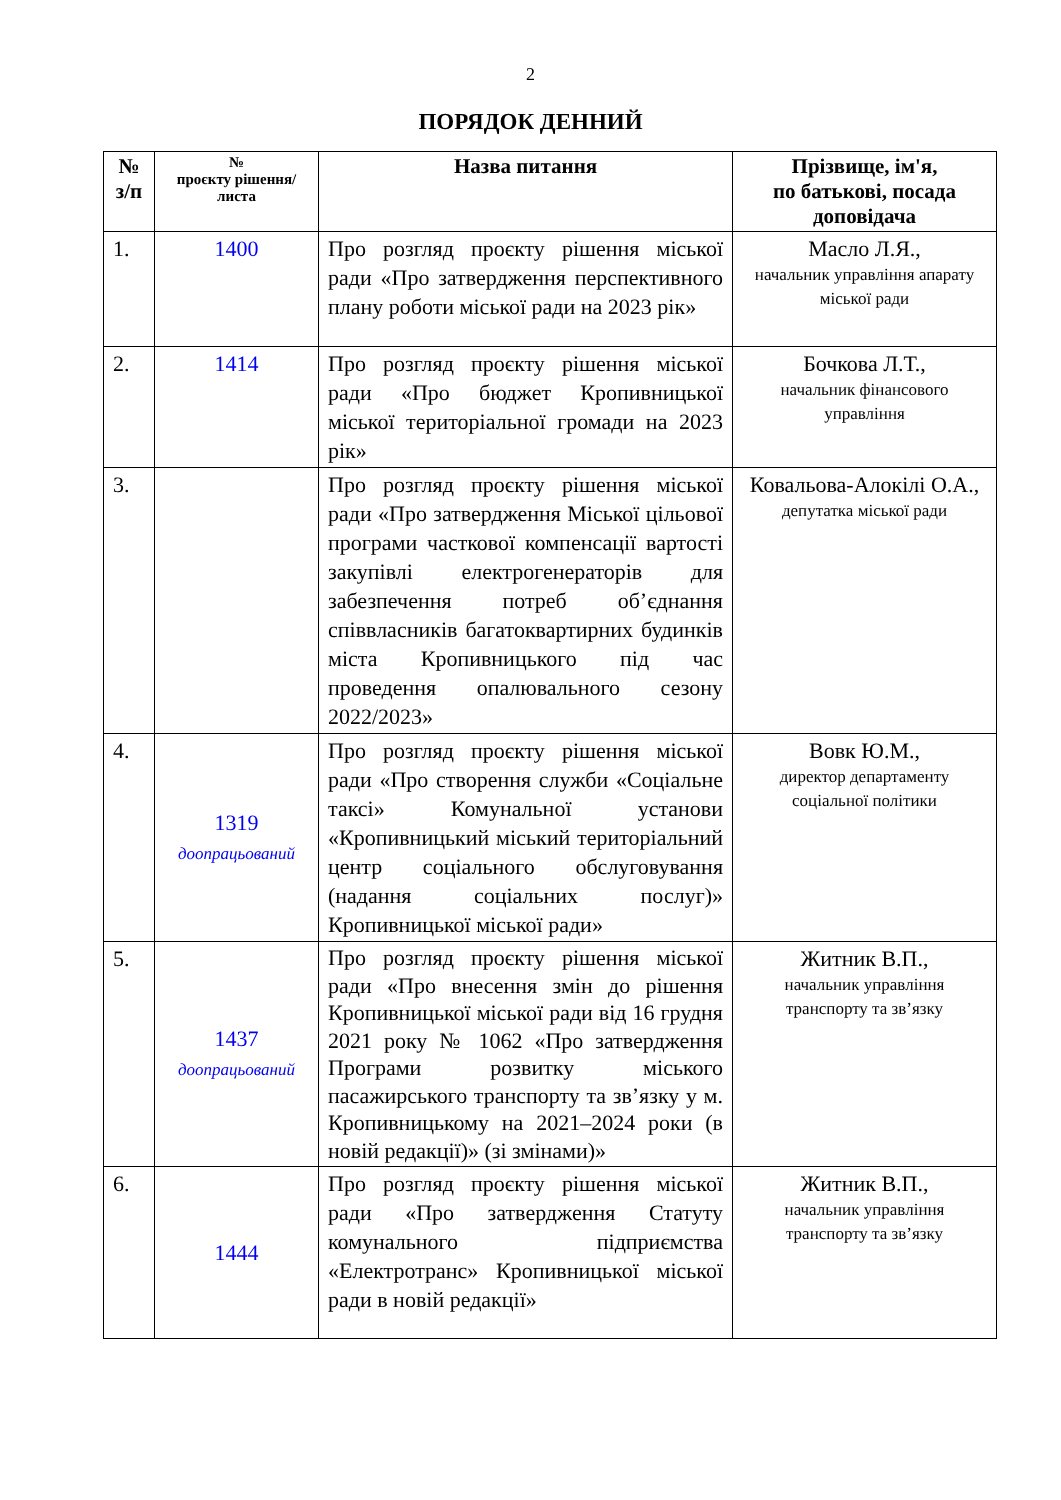2
ПОРЯДОК ДЕННИЙ
| № з/п | № проєкту рішення/ листа | Назва питання | Прізвище, ім'я, по батькові, посада доповідача |
| --- | --- | --- | --- |
| 1. | 1400 | Про розгляд проєкту рішення міської ради «Про затвердження перспективного плану роботи міської ради на 2023 рік» | Масло Л.Я., начальник управління апарату міської ради |
| 2. | 1414 | Про розгляд проєкту рішення міської ради «Про бюджет Кропивницької міської територіальної громади на 2023 рік» | Бочкова Л.Т., начальник фінансового управління |
| 3. | | Про розгляд проєкту рішення міської ради «Про затвердження Міської цільової програми часткової компенсації вартості закупівлі електрогенераторів для забезпечення потреб об’єднання співвласників багатоквартирних будинків міста Кропивницького під час проведення опалювального сезону 2022/2023» | Ковальова-Алокілі О.А., депутатка міської ради |
| 4. | 1319 доопрацьований | Про розгляд проєкту рішення міської ради «Про створення служби «Соціальне таксі» Комунальної установи «Кропивницький міський територіальний центр соціального обслуговування (надання соціальних послуг)» Кропивницької міської ради» | Вовк Ю.М., директор департаменту соціальної політики |
| 5. | 1437 доопрацьований | Про розгляд проєкту рішення міської ради «Про внесення змін до рішення Кропивницької міської ради від 16 грудня 2021 року № 1062 «Про затвердження Програми розвитку міського пасажирського транспорту та зв’язку у м. Кропивницькому на 2021–2024 роки (в новій редакції)» (зі змінами)» | Житник В.П., начальник управління транспорту та зв’язку |
| 6. | 1444 | Про розгляд проєкту рішення міської ради «Про затвердження Статуту комунального підприємства «Електротранс» Кропивницької міської ради в новій редакції» | Житник В.П., начальник управління транспорту та зв’язку |